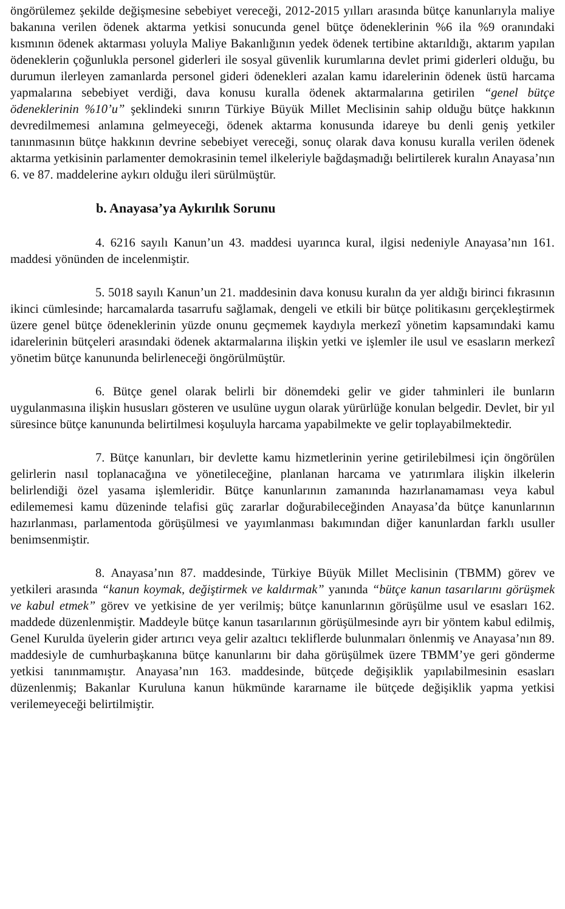öngörülemez şekilde değişmesine sebebiyet vereceği, 2012-2015 yılları arasında bütçe kanunlarıyla maliye bakanına verilen ödenek aktarma yetkisi sonucunda genel bütçe ödeneklerinin %6 ila %9 oranındaki kısmının ödenek aktarması yoluyla Maliye Bakanlığının yedek ödenek tertibine aktarıldığı, aktarım yapılan ödeneklerin çoğunlukla personel giderleri ile sosyal güvenlik kurumlarına devlet primi giderleri olduğu, bu durumun ilerleyen zamanlarda personel gideri ödenekleri azalan kamu idarelerinin ödenek üstü harcama yapmalarına sebebiyet verdiği, dava konusu kuralla ödenek aktarmalarına getirilen “genel bütçe ödeneklerinin %10’u” şeklindeki sınırın Türkiye Büyük Millet Meclisinin sahip olduğu bütçe hakkının devredilmemesi anlamına gelmeyeceği, ödenek aktarma konusunda idareye bu denli geniş yetkiler tanınmasının bütçe hakkının devrine sebebiyet vereceği, sonuç olarak dava konusu kuralla verilen ödenek aktarma yetkisinin parlamenter demokrasinin temel ilkeleriyle bağdaşmadığı belirtilerek kuralın Anayasa’nın 6. ve 87. maddelerine aykırı olduğu ileri sürülmüştür.
b. Anayasa’ya Aykırılık Sorunu
4. 6216 sayılı Kanun’un 43. maddesi uyarınca kural, ilgisi nedeniyle Anayasa’nın 161. maddesi yönünden de incelenmiştir.
5. 5018 sayılı Kanun’un 21. maddesinin dava konusu kuralın da yer aldığı birinci fıkrasının ikinci cümlesinde; harcamalarda tasarrufu sağlamak, dengeli ve etkili bir bütçe politikasını gerçekleştirmek üzere genel bütçe ödeneklerinin yüzde onunu geçmemek kaydıyla merkezî yönetim kapsamındaki kamu idarelerinin bütçeleri arasındaki ödenek aktarmalarına ilişkin yetki ve işlemler ile usul ve esasların merkezî yönetim bütçe kanununda belirleneceği öngörülmüştür.
6. Bütçe genel olarak belirli bir dönemdeki gelir ve gider tahminleri ile bunların uygulanmasına ilişkin hususları gösteren ve usulüne uygun olarak yürürlüğe konulan belgedir. Devlet, bir yıl süresince bütçe kanununda belirtilmesi koşuluyla harcama yapabilmekte ve gelir toplayabilmektedir.
7. Bütçe kanunları, bir devlette kamu hizmetlerinin yerine getirilebilmesi için öngörülen gelirlerin nasıl toplanacağına ve yönetileceğine, planlanan harcama ve yatırımlara ilişkin ilkelerin belirlendiği özel yasama işlemleridir. Bütçe kanunlarının zamanında hazırlanamaması veya kabul edilememesi kamu düzeninde telafisi güç zararlar doğurabileceğinden Anayasa’da bütçe kanunlarının hazırlanması, parlamentoda görüşülmesi ve yayımlanması bakımından diğer kanunlardan farklı usuller benimsenmiştir.
8. Anayasa’nın 87. maddesinde, Türkiye Büyük Millet Meclisinin (TBMM) görev ve yetkileri arasında “kanun koymak, değiştirmek ve kaldırmak” yanında “bütçe kanun tasarılarını görüşmek ve kabul etmek” görev ve yetkisine de yer verilmiş; bütçe kanunlarının görüşülme usul ve esasları 162. maddede düzenlenmiştir. Maddeyle bütçe kanun tasarılarının görüşülmesinde ayrı bir yöntem kabul edilmiş, Genel Kurulda üyelerin gider artırıcı veya gelir azaltıcı tekliflerde bulunmaları önlenmiş ve Anayasa’nın 89. maddesiyle de cumhurbaşkanına bütçe kanunlarını bir daha görüşülmek üzere TBMM’ye geri gönderme yetkisi tanınmamıştır. Anayasa’nın 163. maddesinde, bütçede değişiklik yapılabilmesinin esasları düzenlenmiş; Bakanlar Kuruluna kanun hükmünde kararname ile bütçede değişiklik yapma yetkisi verilemeyeceği belirtilmiştir.